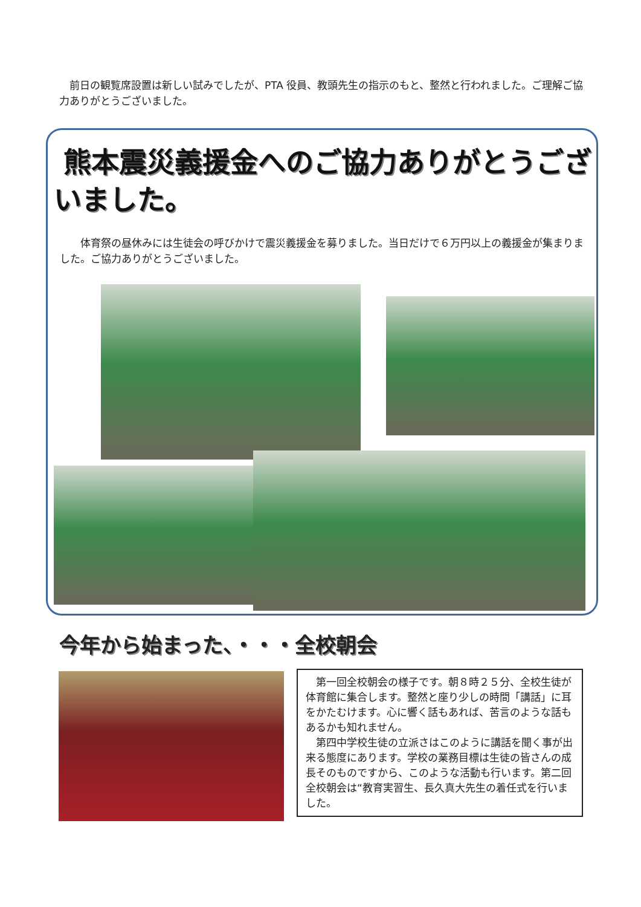前日の観覧席設置は新しい試みでしたが、PTA 役員、教頭先生の指示のもと、整然と行われました。ご理解ご協力ありがとうございました。
熊本震災義援金へのご協力ありがとうございました。
　　体育祭の昼休みには生徒会の呼びかけで震災義援金を募りました。当日だけで６万円以上の義援金が集まりました。ご協力ありがとうございました。
今年から始まった、・・・全校朝会
　第一回全校朝会の様子です。朝８時２５分、全校生徒が体育館に集合します。整然と座り少しの時間「講話」に耳をかたむけます。心に響く話もあれば、苦言のような話もあるかも知れません。
　第四中学校生徒の立派さはこのように講話を聞く事が出来る態度にあります。学校の業務目標は生徒の皆さんの成長そのものですから、このような活動も行います。第二回全校朝会は“教育実習生、長久真大先生の着任式を行いました。